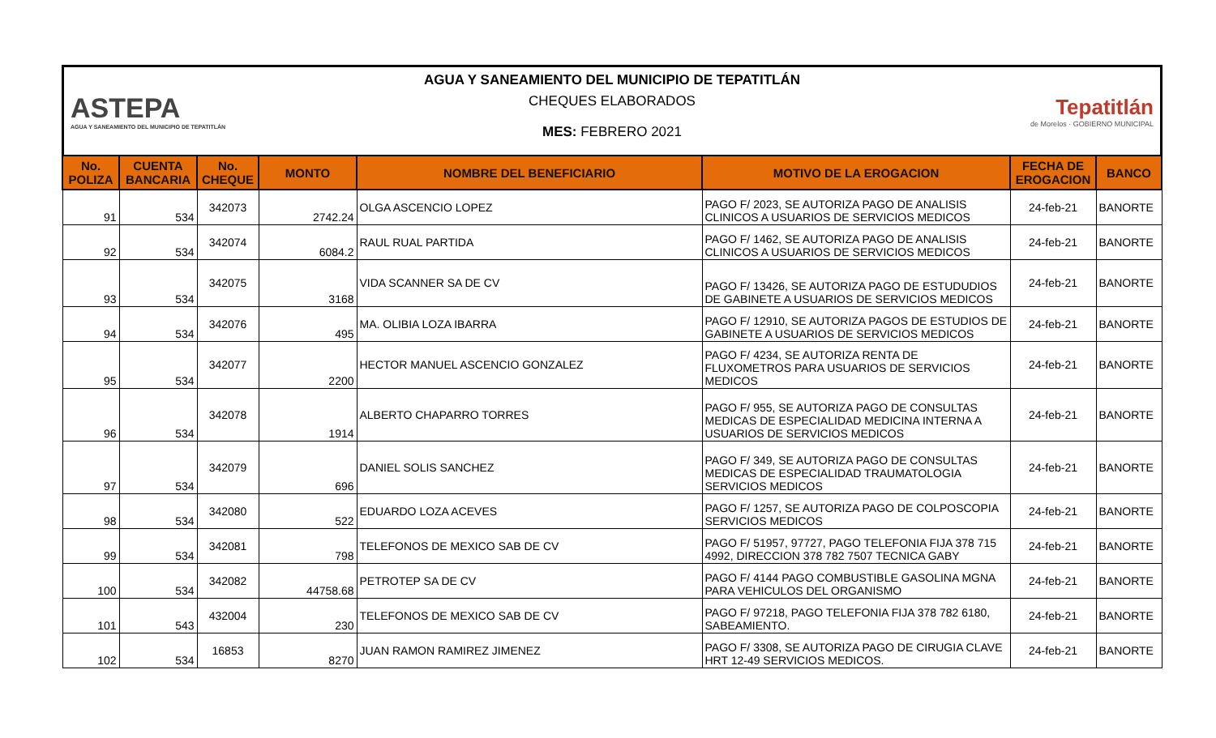ASTEPA
AGUA Y SANEAMIENTO DEL MUNICIPIO DE TEPATITLÁN
AGUA Y SANEAMIENTO DEL MUNICIPIO DE TEPATITLÁN
CHEQUES ELABORADOS
MES: FEBRERO 2021
Tepatitlán
de Morelos · GOBIERNO MUNICIPAL
| No. POLIZA | CUENTA BANCARIA | No. CHEQUE | MONTO | NOMBRE DEL BENEFICIARIO | MOTIVO DE LA EROGACION | FECHA DE EROGACION | BANCO |
| --- | --- | --- | --- | --- | --- | --- | --- |
| 91 | 534 | 342073 | 2742.24 | OLGA ASCENCIO LOPEZ | PAGO F/ 2023, SE AUTORIZA PAGO DE ANALISIS CLINICOS A USUARIOS DE SERVICIOS MEDICOS | 24-feb-21 | BANORTE |
| 92 | 534 | 342074 | 6084.2 | RAUL RUAL PARTIDA | PAGO F/ 1462, SE AUTORIZA PAGO DE ANALISIS CLINICOS A USUARIOS DE SERVICIOS MEDICOS | 24-feb-21 | BANORTE |
| 93 | 534 | 342075 | 3168 | VIDA SCANNER SA DE CV | PAGO F/ 13426, SE AUTORIZA PAGO DE ESTUDUDIOS DE GABINETE A USUARIOS DE SERVICIOS MEDICOS | 24-feb-21 | BANORTE |
| 94 | 534 | 342076 | 495 | MA. OLIBIA LOZA IBARRA | PAGO F/ 12910, SE AUTORIZA PAGOS DE ESTUDIOS DE GABINETE A USUARIOS DE SERVICIOS MEDICOS | 24-feb-21 | BANORTE |
| 95 | 534 | 342077 | 2200 | HECTOR MANUEL ASCENCIO GONZALEZ | PAGO F/ 4234, SE AUTORIZA RENTA DE FLUXOMETROS PARA USUARIOS DE SERVICIOS MEDICOS | 24-feb-21 | BANORTE |
| 96 | 534 | 342078 | 1914 | ALBERTO CHAPARRO TORRES | PAGO F/ 955, SE AUTORIZA PAGO DE CONSULTAS MEDICAS DE ESPECIALIDAD MEDICINA INTERNA A USUARIOS DE SERVICIOS MEDICOS | 24-feb-21 | BANORTE |
| 97 | 534 | 342079 | 696 | DANIEL SOLIS SANCHEZ | PAGO F/ 349, SE AUTORIZA PAGO DE CONSULTAS MEDICAS DE ESPECIALIDAD TRAUMATOLOGIA SERVICIOS MEDICOS | 24-feb-21 | BANORTE |
| 98 | 534 | 342080 | 522 | EDUARDO LOZA ACEVES | PAGO F/ 1257, SE AUTORIZA PAGO DE COLPOSCOPIA SERVICIOS MEDICOS | 24-feb-21 | BANORTE |
| 99 | 534 | 342081 | 798 | TELEFONOS DE MEXICO SAB DE CV | PAGO F/ 51957, 97727, PAGO TELEFONIA FIJA 378 715 4992, DIRECCION 378 782 7507 TECNICA GABY | 24-feb-21 | BANORTE |
| 100 | 534 | 342082 | 44758.68 | PETROTEP SA DE CV | PAGO F/ 4144 PAGO COMBUSTIBLE GASOLINA MGNA PARA VEHICULOS DEL ORGANISMO | 24-feb-21 | BANORTE |
| 101 | 543 | 432004 | 230 | TELEFONOS DE MEXICO SAB DE CV | PAGO F/ 97218, PAGO TELEFONIA FIJA 378 782 6180, SABEAMIENTO. | 24-feb-21 | BANORTE |
| 102 | 534 | 16853 | 8270 | JUAN RAMON RAMIREZ JIMENEZ | PAGO F/ 3308, SE AUTORIZA PAGO DE CIRUGIA CLAVE HRT 12-49 SERVICIOS MEDICOS. | 24-feb-21 | BANORTE |